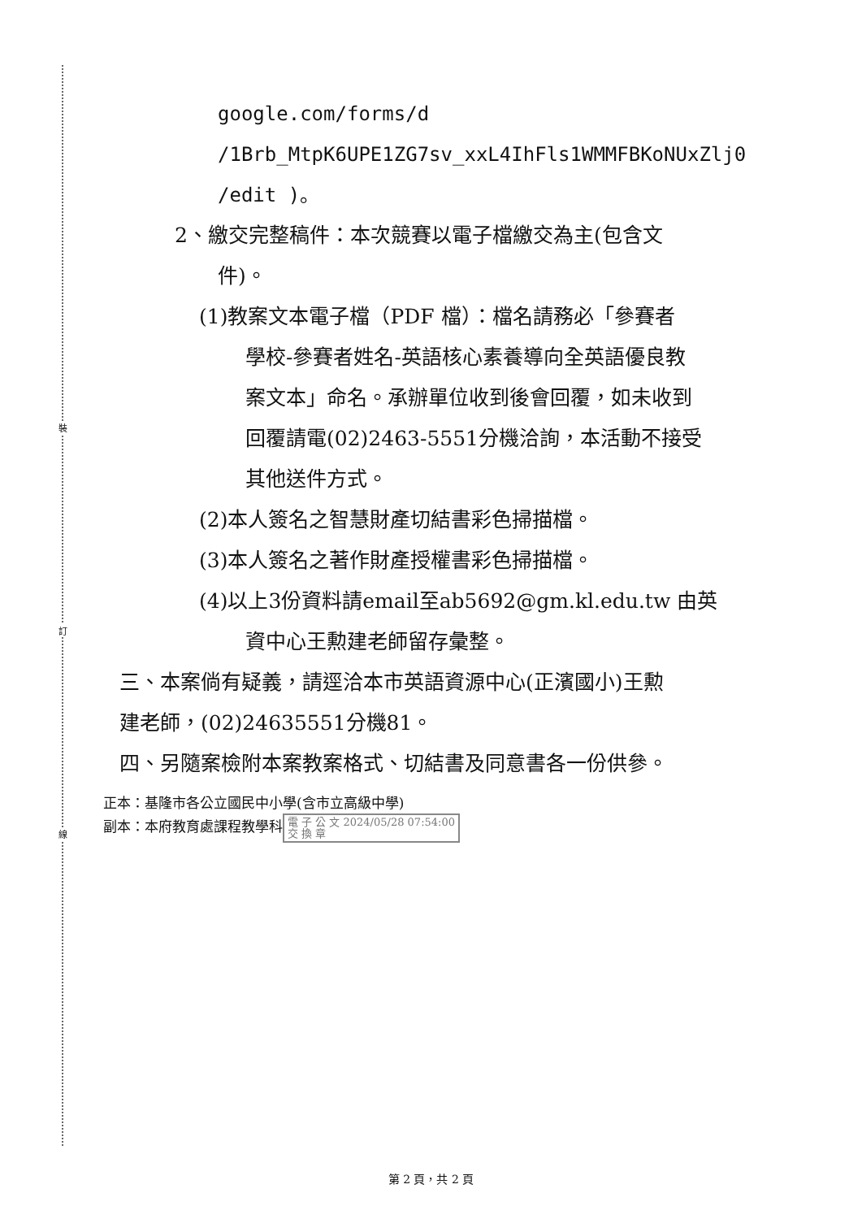裝
訂
線
google.com/forms/d
/1Brb_MtpK6UPE1ZG7sv_xxL4IhFls1WMMFBKoNUxZlj0
/edit )。
2、繳交完整稿件：本次競賽以電子檔繳交為主(包含文
件)。
(1)教案文本電子檔（PDF 檔）：檔名請務必「參賽者
學校-參賽者姓名-英語核心素養導向全英語優良教
案文本」命名。承辦單位收到後會回覆，如未收到
回覆請電(02)2463-5551分機洽詢，本活動不接受
其他送件方式。
(2)本人簽名之智慧財產切結書彩色掃描檔。
(3)本人簽名之著作財產授權書彩色掃描檔。
(4)以上3份資料請email至ab5692@gm.kl.edu.tw 由英
資中心王勲建老師留存彙整。
三、本案倘有疑義，請逕洽本市英語資源中心(正濱國小)王勲
建老師，(02)24635551分機81。
四、另隨案檢附本案教案格式、切結書及同意書各一份供參。
正本：基隆市各公立國民中小學(含市立高級中學)
副本：本府教育處課程教學科 電 子 公 文 2024/05/28 07:54:00
交 換 章
第 2 頁，共 2 頁